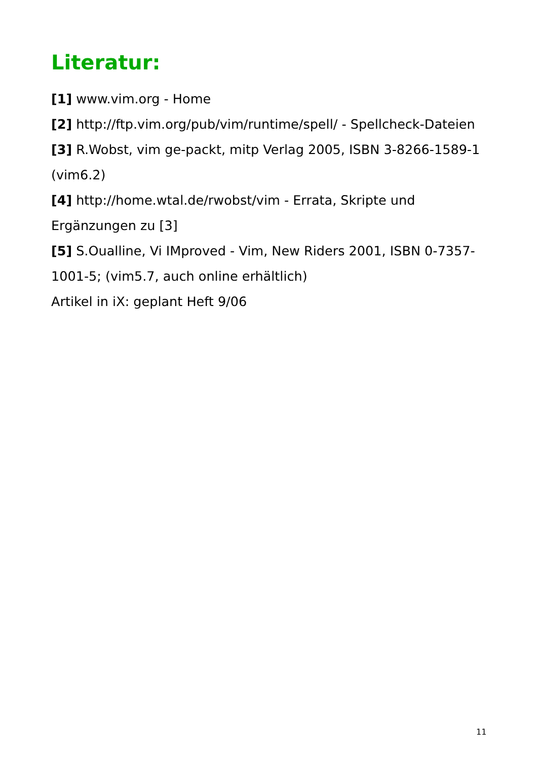Literatur:
[1] www.vim.org - Home
[2] http://ftp.vim.org/pub/vim/runtime/spell/ - Spellcheck-Dateien
[3] R.Wobst, vim ge-packt, mitp Verlag 2005, ISBN 3-8266-1589-1 (vim6.2)
[4] http://home.wtal.de/rwobst/vim - Errata, Skripte und Ergänzungen zu [3]
[5] S.Oualline, Vi IMproved - Vim, New Riders 2001, ISBN 0-7357-1001-5; (vim5.7, auch online erhältlich)
Artikel in iX: geplant Heft 9/06
11